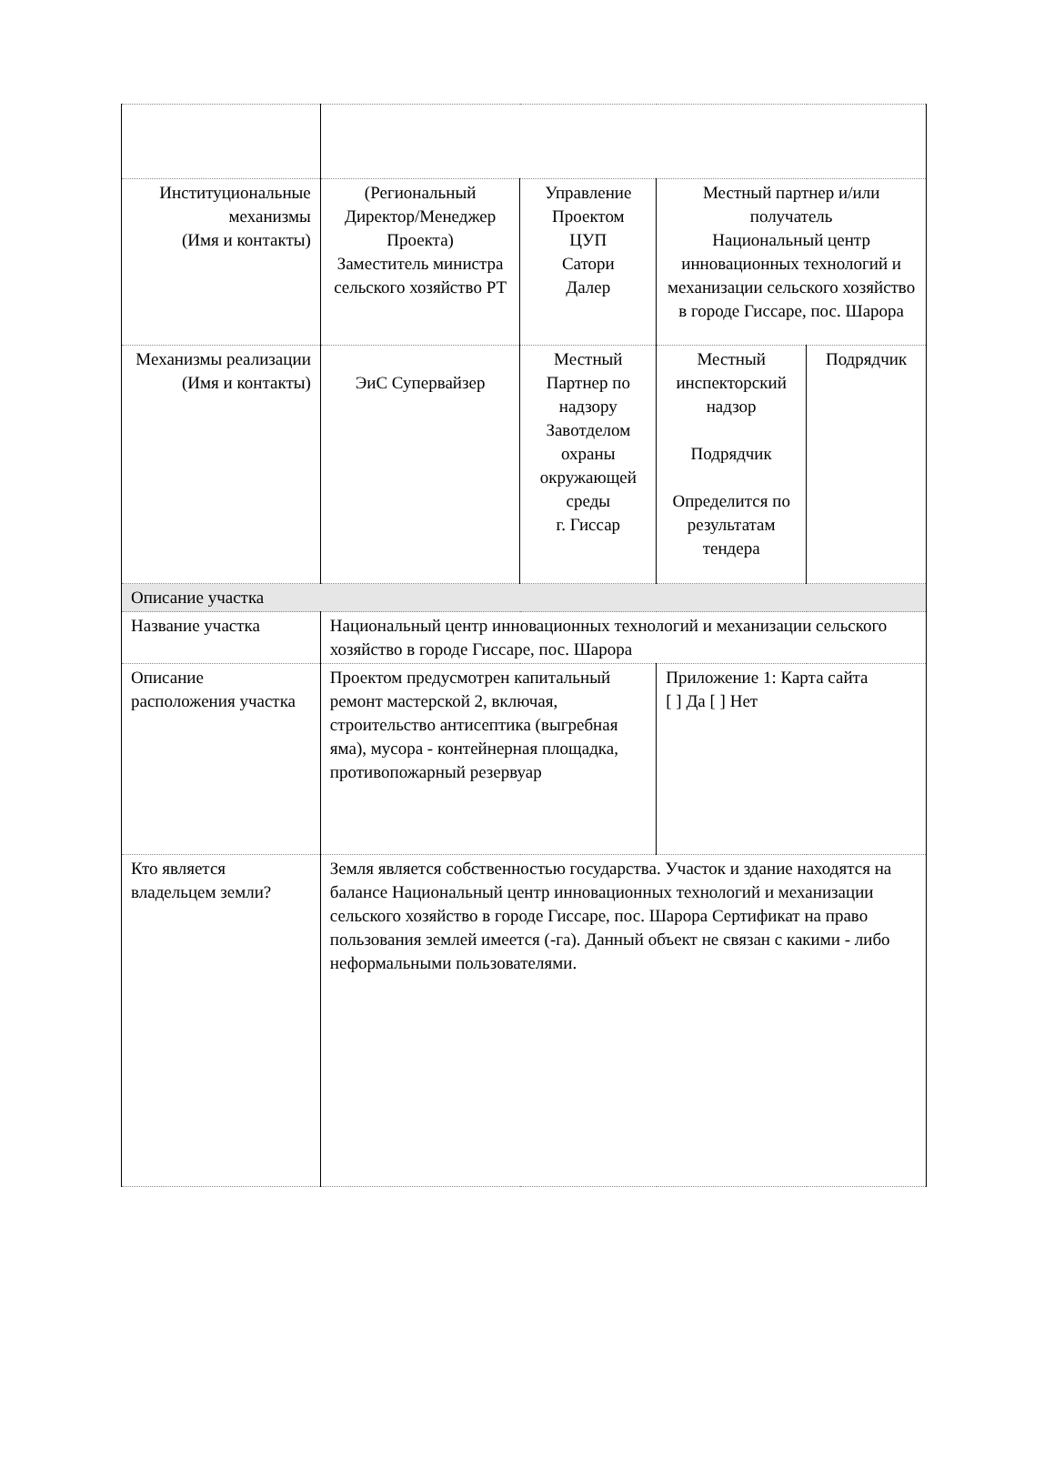| Институциональные механизмы (Имя и контакты) | (Региональный Директор/Менеджер Проекта) Заместитель министра сельского хозяйство РТ | Управление Проектом ЦУП Сатори Далер | Местный партнер и/или получатель Национальный центр инновационных технологий и механизации сельского хозяйство в городе Гиссаре, пос. Шарора | |
| Механизмы реализации (Имя и контакты) | ЭиС Супервайзер | Местный Партнер по надзору Завотделом охраны окружающей среды г. Гиссар | Местный инспекторский надзор Подрядчик Определится по результатам тендера | Подрядчик |
| Описание участка | | | | |
| Название участка | Национальный центр инновационных технологий и механизации сельского хозяйство в городе Гиссаре, пос. Шарора | | | |
| Описание расположения участка | Проектом предусмотрен капитальный ремонт мастерской 2, включая, строительство антисептика (выгребная яма), мусора - контейнерная площадка, противопожарный резервуар | | Приложение 1: Карта сайта [ ] Да [ ] Нет | |
| Кто является владельцем земли? | Земля является собственностью государства. Участок и здание находятся на балансе Национальный центр инновационных технологий и механизации сельского хозяйство в городе Гиссаре, пос. Шарора Сертификат на право пользования землей имеется (-га). Данный объект не связан с какими - либо неформальными пользователями. | | | |